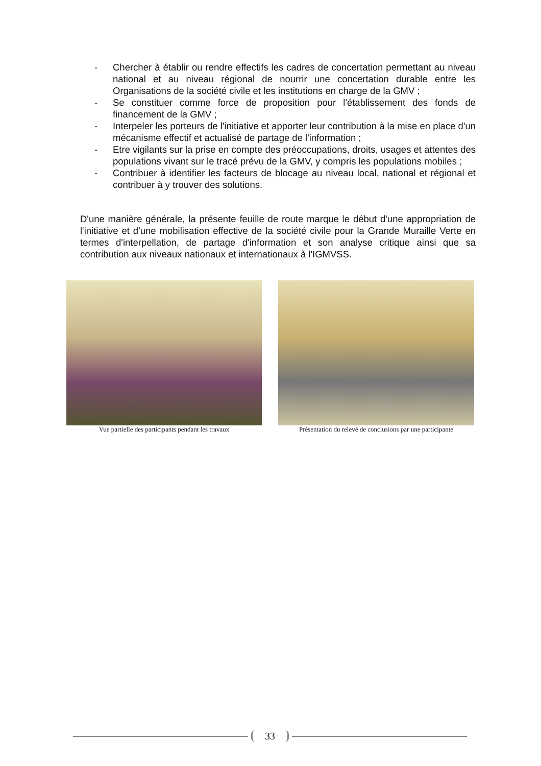- Chercher à établir ou rendre effectifs les cadres de concertation permettant au niveau national et au niveau régional de nourrir une concertation durable entre les Organisations de la société civile et les institutions en charge de la GMV ;
- Se constituer comme force de proposition pour l'établissement des fonds de financement de la GMV ;
- Interpeler les porteurs de l'initiative et apporter leur contribution à la mise en place d'un mécanisme effectif et actualisé de partage de l'information ;
- Etre vigilants sur la prise en compte des préoccupations, droits, usages et attentes des populations vivant sur le tracé prévu de la GMV, y compris les populations mobiles ;
- Contribuer à identifier les facteurs de blocage au niveau local, national et régional et contribuer à y trouver des solutions.
D'une manière générale, la présente feuille de route marque le début d'une appropriation de l'initiative et d'une mobilisation effective de la société civile pour la Grande Muraille Verte en termes d'interpellation, de partage d'information et son analyse critique ainsi que sa contribution aux niveaux nationaux et internationaux à l'IGMVSS.
Vue partielle des participants pendant les travaux
Présentation du relevé de conclusions par une participante
33